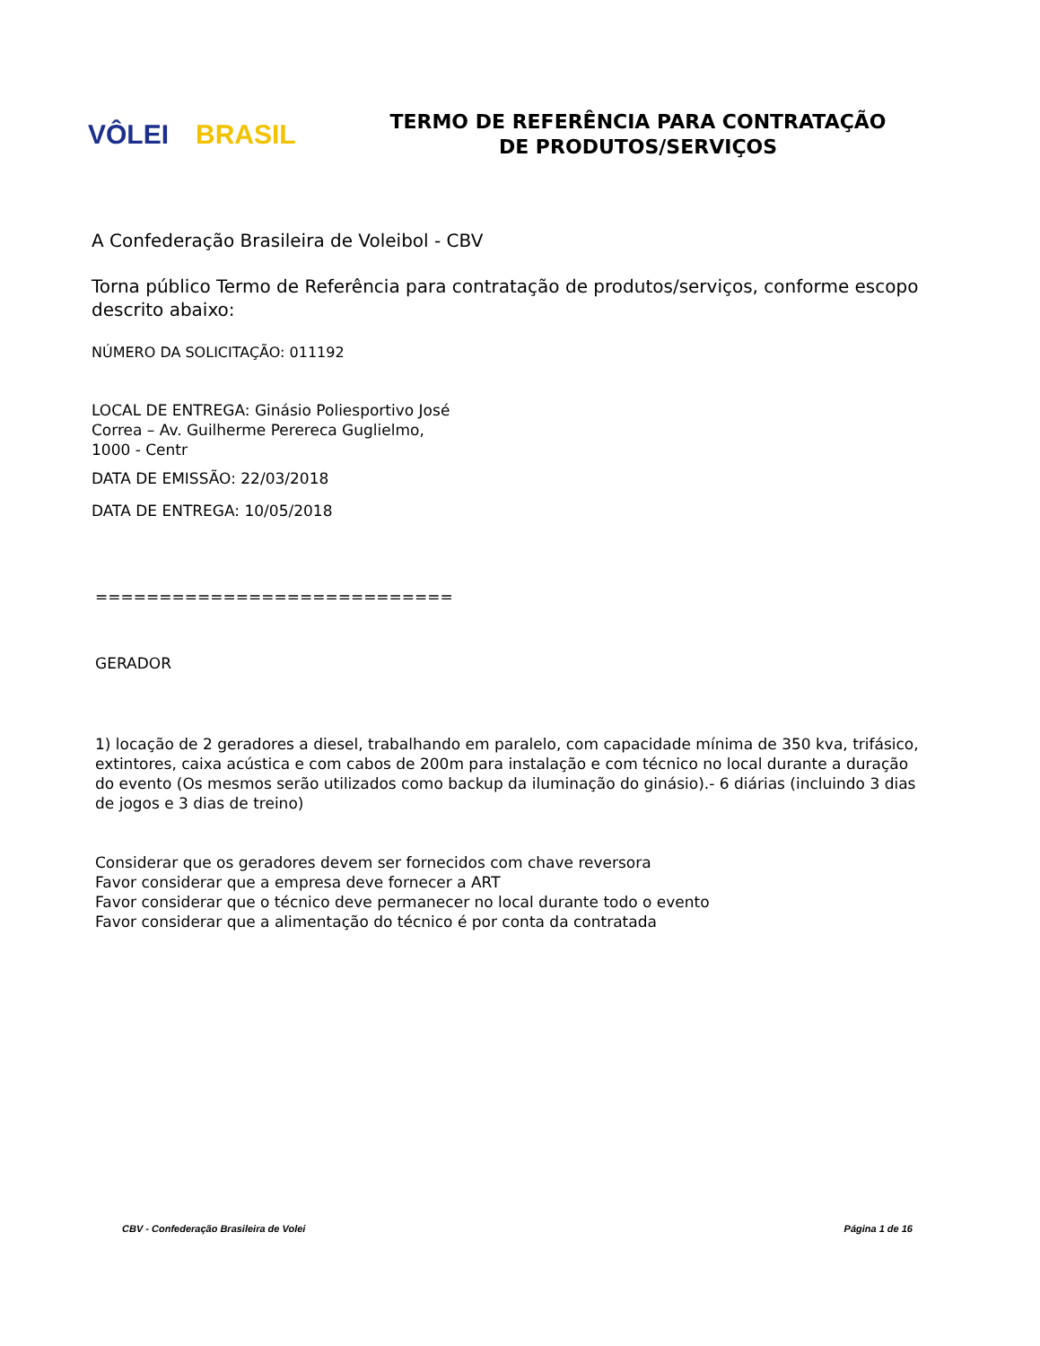VÔLEI BRASIL
TERMO DE REFERÊNCIA PARA CONTRATAÇÃO
DE PRODUTOS/SERVIÇOS
A Confederação Brasileira de Voleibol - CBV
Torna público Termo de Referência para contratação de produtos/serviços, conforme escopo descrito abaixo:
NÚMERO DA SOLICITAÇÃO: 011192
LOCAL DE ENTREGA: Ginásio Poliesportivo José
Correa – Av. Guilherme Perereca Guglielmo,
1000 - Centr
DATA DE EMISSÃO: 22/03/2018
DATA DE ENTREGA: 10/05/2018
============================
GERADOR
1) locação de 2 geradores a diesel, trabalhando em paralelo, com capacidade mínima de 350 kva, trifásico, extintores, caixa acústica e com cabos de 200m para instalação e com técnico no local durante a duração do evento (Os mesmos serão utilizados como backup da iluminação do ginásio).- 6 diárias (incluindo 3 dias de jogos e 3 dias de treino)
Considerar que os geradores devem ser fornecidos com chave reversora
Favor considerar que a empresa deve fornecer a ART
Favor considerar que o técnico deve permanecer no local durante todo o evento
Favor considerar que a alimentação do técnico é por conta da contratada
CBV - Confederação Brasileira de Volei Página 1 de 16